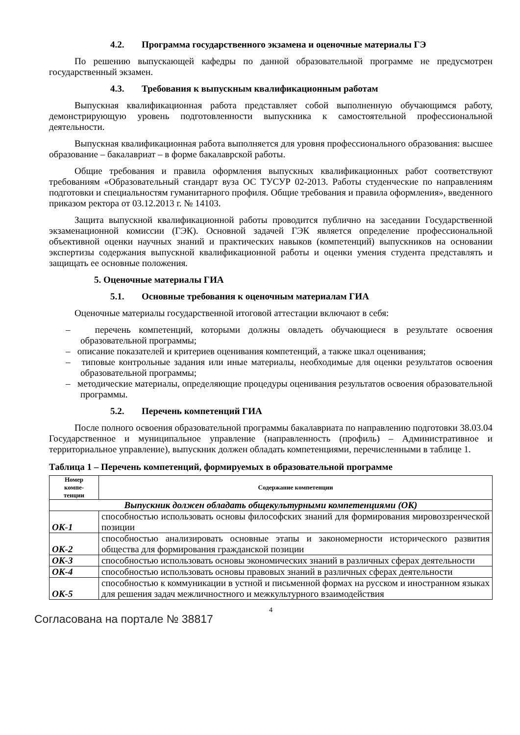4.2. Программа государственного экзамена и оценочные материалы ГЭ
По решению выпускающей кафедры по данной образовательной программе не предусмотрен государственный экзамен.
4.3. Требования к выпускным квалификационным работам
Выпускная квалификационная работа представляет собой выполненную обучающимся работу, демонстрирующую уровень подготовленности выпускника к самостоятельной профессиональной деятельности.
Выпускная квалификационная работа выполняется для уровня профессионального образования: высшее образование – бакалавриат – в форме бакалаврской работы.
Общие требования и правила оформления выпускных квалификационных работ соответствуют требованиям «Образовательный стандарт вуза ОС ТУСУР 02-2013. Работы студенческие по направлениям подготовки и специальностям гуманитарного профиля. Общие требования и правила оформления», введенного приказом ректора от 03.12.2013 г. № 14103.
Защита выпускной квалификационной работы проводится публично на заседании Государственной экзаменационной комиссии (ГЭК). Основной задачей ГЭК является определение профессиональной объективной оценки научных знаний и практических навыков (компетенций) выпускников на основании экспертизы содержания выпускной квалификационной работы и оценки умения студента представлять и защищать ее основные положения.
5. Оценочные материалы ГИА
5.1. Основные требования к оценочным материалам ГИА
Оценочные материалы государственной итоговой аттестации включают в себя:
– перечень компетенций, которыми должны овладеть обучающиеся в результате освоения образовательной программы;
– описание показателей и критериев оценивания компетенций, а также шкал оценивания;
– типовые контрольные задания или иные материалы, необходимые для оценки результатов освоения образовательной программы;
– методические материалы, определяющие процедуры оценивания результатов освоения образовательной программы.
5.2. Перечень компетенций ГИА
После полного освоения образовательной программы бакалавриата по направлению подготовки 38.03.04 Государственное и муниципальное управление (направленность (профиль) – Административное и территориальное управление), выпускник должен обладать компетенциями, перечисленными в таблице 1.
Таблица 1 – Перечень компетенций, формируемых в образовательной программе
| Номер компе- тенции | Содержание компетенции |
| --- | --- |
| Выпускник должен обладать общекультурными компетенциями (ОК) | |
| ОК-1 | способностью использовать основы философских знаний для формирования мировоззренческой позиции |
| ОК-2 | способностью анализировать основные этапы и закономерности исторического развития общества для формирования гражданской позиции |
| ОК-3 | способностью использовать основы экономических знаний в различных сферах деятельности |
| ОК-4 | способностью использовать основы правовых знаний в различных сферах деятельности |
| ОК-5 | способностью к коммуникации в устной и письменной формах на русском и иностранном языках для решения задач межличностного и межкультурного взаимодействия |
4
Согласована на портале № 38817